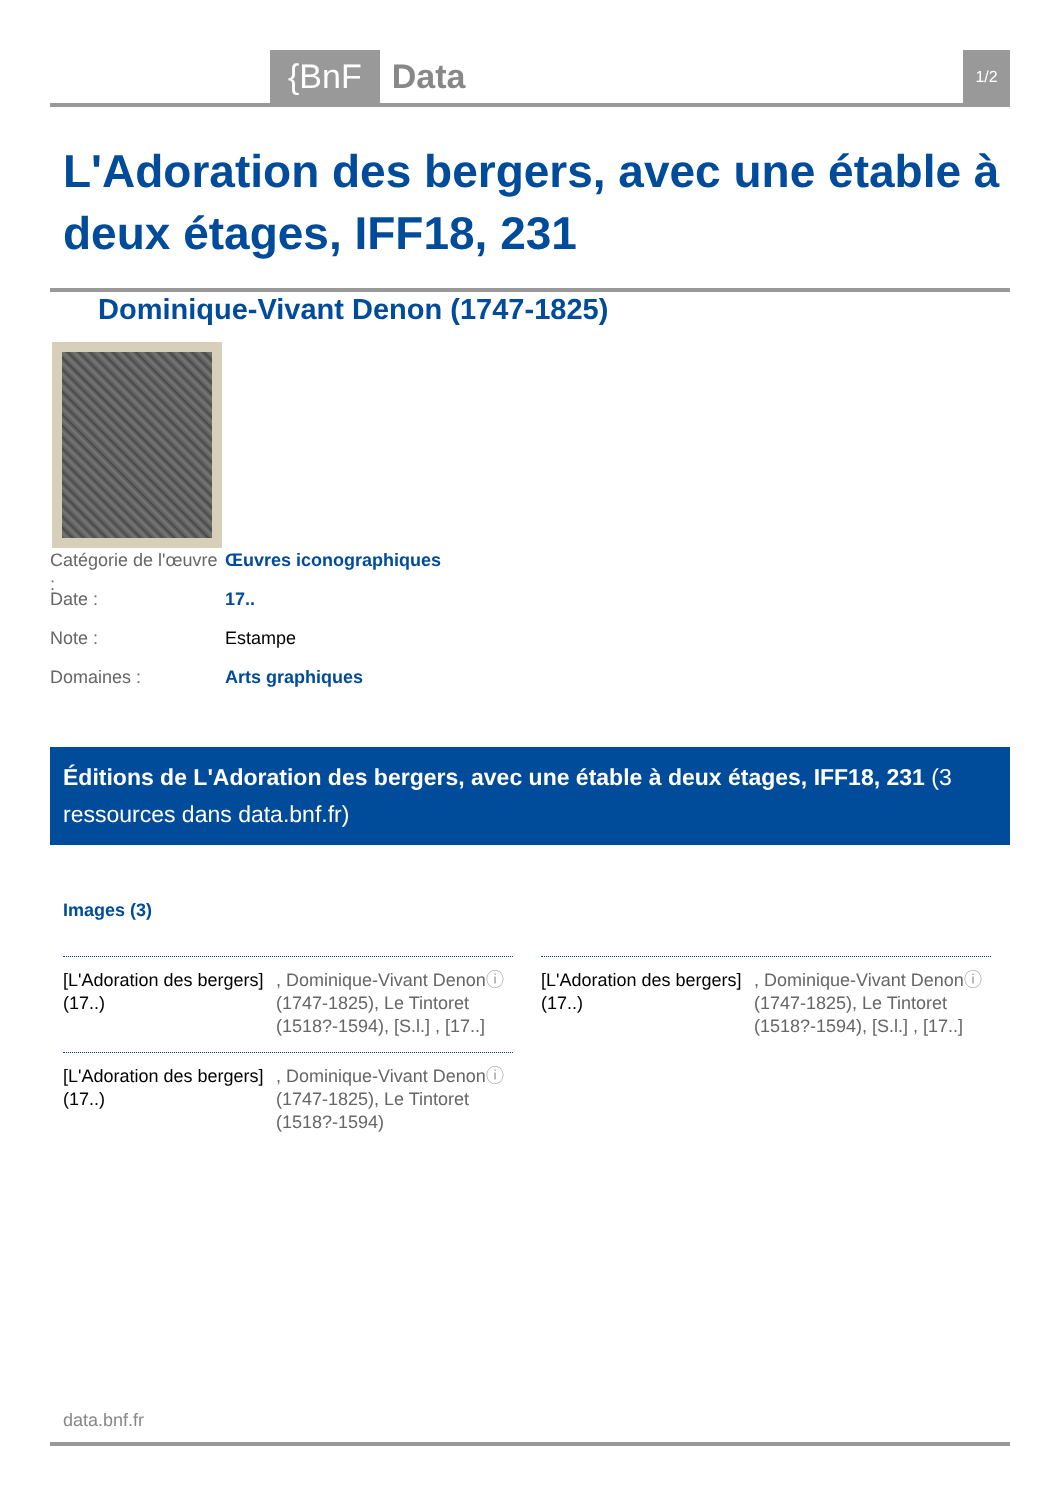{BnF Data 1/2
L'Adoration des bergers, avec une étable à deux étages, IFF18, 231
Dominique-Vivant Denon (1747-1825)
Catégorie de l'œuvre : Œuvres iconographiques
Date : 17..
Note : Estampe
Domaines : Arts graphiques
Éditions de L'Adoration des bergers, avec une étable à deux étages, IFF18, 231 (3 ressources dans data.bnf.fr)
Images (3)
[L'Adoration des bergers] (17..)
, Dominique-Vivant Denon (1747-1825), Le Tintoret (1518?-1594), [S.l.] , [17..]
ⓘ
[L'Adoration des bergers] (17..)
, Dominique-Vivant Denon (1747-1825), Le Tintoret (1518?-1594), [S.l.] , [17..]
ⓘ
[L'Adoration des bergers] (17..)
, Dominique-Vivant Denon (1747-1825), Le Tintoret (1518?-1594)
ⓘ
data.bnf.fr